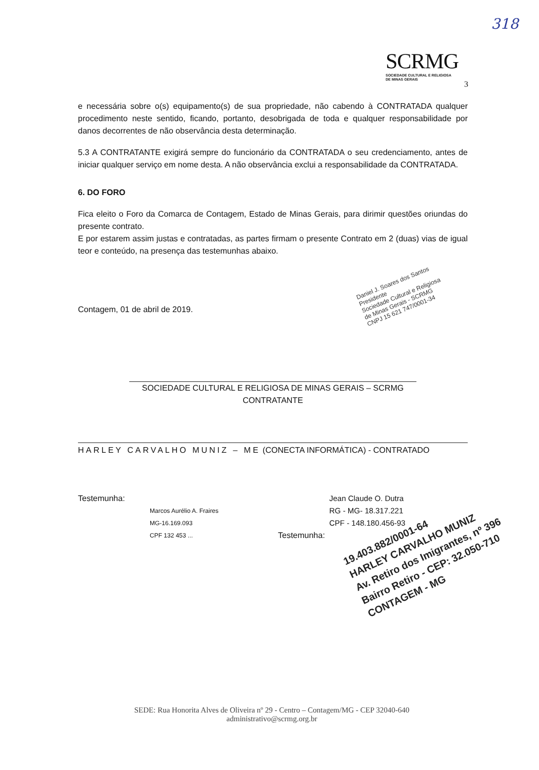318
SCRMG
SOCIEDADE CULTURAL E RELIGIOSA
DE MINAS GERAIS
3
e necessária sobre o(s) equipamento(s) de sua propriedade, não cabendo à CONTRATADA qualquer procedimento neste sentido, ficando, portanto, desobrigada de toda e qualquer responsabilidade por danos decorrentes de não observância desta determinação.
5.3 A CONTRATANTE exigirá sempre do funcionário da CONTRATADA o seu credenciamento, antes de iniciar qualquer serviço em nome desta. A não observância exclui a responsabilidade da CONTRATADA.
6. DO FORO
Fica eleito o Foro da Comarca de Contagem, Estado de Minas Gerais, para dirimir questões oriundas do presente contrato.
E por estarem assim justas e contratadas, as partes firmam o presente Contrato em 2 (duas) vias de igual teor e conteúdo, na presença das testemunhas abaixo.
Contagem, 01 de abril de 2019.
SOCIEDADE CULTURAL E RELIGIOSA DE MINAS GERAIS – SCRMG
CONTRATANTE
HARLEY CARVALHO MUNIZ – ME (CONECTA INFORMÁTICA) - CONTRATADO
Testemunha:
Marcos Aurélio A. Fraires
MG-16.169.093
CPF 132 453 ...
Jean Claude O. Dutra
RG - MG- 18.317.221
CPF - 148.180.456-93
Testemunha:
Daniel J. Soares dos Santos
Presidente
Sociedade Cultural e Religiosa
de Minas Gerais - SCRMG
CNPJ 15 621 747/0001-34
19.403.882/0001-64
HARLEY CARVALHO MUNIZ
Av. Retiro dos Imigrantes, nº 396
Bairro Retiro - CEP: 32.050-710
CONTAGEM - MG
SEDE: Rua Honorita Alves de Oliveira nº 29 - Centro – Contagem/MG - CEP 32040-640
administrativo@scrmg.org.br